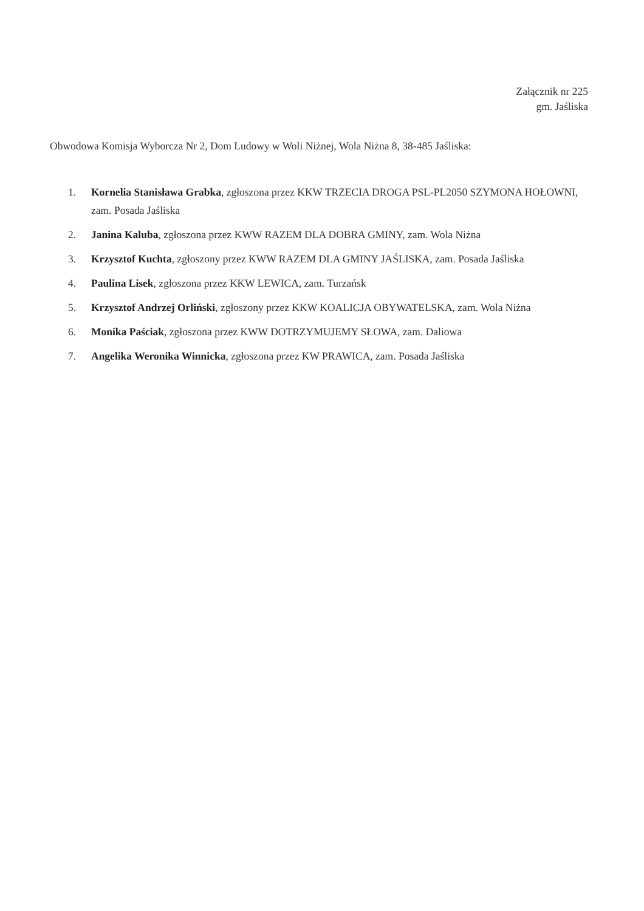Załącznik nr 225
gm. Jaśliska
Obwodowa Komisja Wyborcza Nr 2, Dom Ludowy w Woli Niżnej, Wola Niżna 8, 38-485 Jaśliska:
1. Kornelia Stanisława Grabka, zgłoszona przez KKW TRZECIA DROGA PSL-PL2050 SZYMONA HOŁOWNI, zam. Posada Jaśliska
2. Janina Kaluba, zgłoszona przez KWW RAZEM DLA DOBRA GMINY, zam. Wola Niżna
3. Krzysztof Kuchta, zgłoszony przez KWW RAZEM DLA GMINY JAŚLISKA, zam. Posada Jaśliska
4. Paulina Lisek, zgłoszona przez KKW LEWICA, zam. Turzańsk
5. Krzysztof Andrzej Orliński, zgłoszony przez KKW KOALICJA OBYWATELSKA, zam. Wola Niżna
6. Monika Paściak, zgłoszona przez KWW DOTRZYMUJEMY SŁOWA, zam. Daliowa
7. Angelika Weronika Winnicka, zgłoszona przez KW PRAWICA, zam. Posada Jaśliska